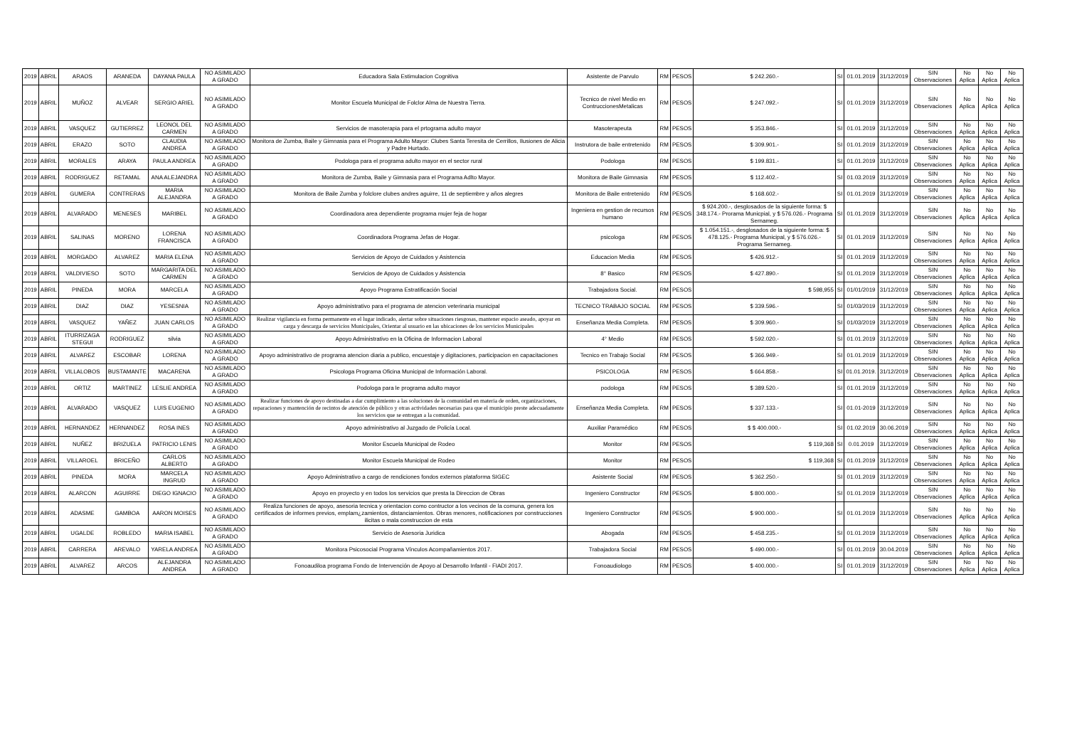| 2019 | ABRIL | ARAOS | ARANEDA | DAYANA PAULA | NO ASIMILADO A GRADO | Educadora Sala Estimulacion Cognitiva | Asistente de Parvulo | RM | PESOS | $ 242.260.- | SI | 01.01.2019 | 31/12/2019 | SIN Observaciones | No Aplica | No Aplica | No Aplica |
| 2019 | ABRIL | MUÑOZ | ALVEAR | SERGIO ARIEL | NO ASIMILADO A GRADO | Monitor Escuela Municipal de Folclor Alma de Nuestra Tierra. | Tecnico de nivel Medio en ContruccionesMetalicas | RM | PESOS | $ 247.092.- | SI | 01.01.2019 | 31/12/2019 | SIN Observaciones | No Aplica | No Aplica | No Aplica |
| 2019 | ABRIL | VASQUEZ | GUTIERREZ | LEONOL DEL CARMEN | NO ASIMILADO A GRADO | Servicios de masoterapia para el prtograma adulto mayor | Masoterapeuta | RM | PESOS | $ 353.846.- | SI | 01.01.2019 | 31/12/2019 | SIN Observaciones | No Aplica | No Aplica | No Aplica |
| 2019 | ABRIL | ERAZO | SOTO | CLAUDIA ANDREA | NO ASIMILADO A GRADO | Monitora de Zumba, Baile y Gimnasia para el Programa Adulto Mayor: Clubes Santa Teresita de Cerrillos, Ilusiones de Alicia y Padre Hurtado. | Instrutora de baile entretenido | RM | PESOS | $ 309.901.- | SI | 01.01.2019 | 31/12/2019 | SIN Observaciones | No Aplica | No Aplica | No Aplica |
| 2019 | ABRIL | MORALES | ARAYA | PAULA ANDREA | NO ASIMILADO A GRADO | Podologa para el programa adulto mayor en el sector rural | Podologa | RM | PESOS | $ 199.831.- | SI | 01.01.2019 | 31/12/2019 | SIN Observaciones | No Aplica | No Aplica | No Aplica |
| 2019 | ABRIL | RODRIGUEZ | RETAMAL | ANA ALEJANDRA | NO ASIMILADO A GRADO | Monitora de Zumba, Baile y Gimnasia para el Programa Adlto Mayor. | Monitora de Baile Gimnasia | RM | PESOS | $ 112.402.- | SI | 01.03.2019 | 31/12/2019 | SIN Observaciones | No Aplica | No Aplica | No Aplica |
| 2019 | ABRIL | GUMERA | CONTRERAS | MARIA ALEJANDRA | NO ASIMILADO A GRADO | Monitora de Baile Zumba y folclore clubes andres aguirre, 11 de septiembre y años alegres | Monitora de Baile entretenido | RM | PESOS | $ 168.602.- | SI | 01.01.2019 | 31/12/2019 | SIN Observaciones | No Aplica | No Aplica | No Aplica |
| 2019 | ABRIL | ALVARADO | MENESES | MARIBEL | NO ASIMILADO A GRADO | Coordinadora area dependiente programa mujer feja de hogar | Ingeniera en gestion de recursos humano | RM | PESOS | $ 924.200.-, desglosados de la siguiente forma: $ 348.174.- Prorama Municpial, y $ 576.026.- Programa Sernameg. | SI | 01.01.2019 | 31/12/2019 | SIN Observaciones | No Aplica | No Aplica | No Aplica |
| 2019 | ABRIL | SALINAS | MORENO | LORENA FRANCISCA | NO ASIMILADO A GRADO | Coordinadora Programa Jefas de Hogar. | psicologa | RM | PESOS | $ 1.054.151.-, desglosados de la siguiente forma: $ 478.125.- Programa Municipal, y $ 576.026.- Programa Sernameg. | SI | 01.01.2019 | 31/12/2019 | SIN Observaciones | No Aplica | No Aplica | No Aplica |
| 2019 | ABRIL | MORGADO | ALVAREZ | MARIA ELENA | NO ASIMILADO A GRADO | Servicios de Apoyo de Cuidados y Asistencia | Educacion Media | RM | PESOS | $ 426.912.- | SI | 01.01.2019 | 31/12/2019 | SIN Observaciones | No Aplica | No Aplica | No Aplica |
| 2019 | ABRIL | VALDIVIESO | SOTO | MARGARITA DEL CARMEN | NO ASIMILADO A GRADO | Servicios de Apoyo de Cuidados y Asistencia | 8° Basico | RM | PESOS | $ 427.890.- | SI | 01.01.2019 | 31/12/2019 | SIN Observaciones | No Aplica | No Aplica | No Aplica |
| 2019 | ABRIL | PINEDA | MORA | MARCELA | NO ASIMILADO A GRADO | Apoyo Programa Estratificación Social | Trabajadora Social. | RM | PESOS | $ 598,955 | SI | 01/01/2019 | 31/12/2019 | SIN Observaciones | No Aplica | No Aplica | No Aplica |
| 2019 | ABRIL | DIAZ | DIAZ | YESESNIA | NO ASIMILADO A GRADO | Apoyo administrativo para el programa de atencion veterinaria municipal | TECNICO TRABAJO SOCIAL | RM | PESOS | $ 339.596.- | SI | 01/03/2019 | 31/12/2019 | SIN Observaciones | No Aplica | No Aplica | No Aplica |
| 2019 | ABRIL | VASQUEZ | YAÑEZ | JUAN CARLOS | NO ASIMILADO A GRADO | Realizar vigilancia en forma permanente en el lugar indicado, alertar sobre situaciones riesgosas, mantener espacio aseado, apoyar en carga y descarga de servicios Municipales, Orientar al usuario en las ubicaciones de los servicios Municipales | Enseñanza Media Completa. | RM | PESOS | $ 309.960.- | SI | 01/03/2019 | 31/12/2019 | SIN Observaciones | No Aplica | No Aplica | No Aplica |
| 2019 | ABRIL | ITURRIZAGA STEGUI | RODRIGUEZ | silvia | NO ASIMILADO A GRADO | Apoyo Administrativo en la Oficina de Informacion Laboral | 4° Medio | RM | PESOS | $ 592.020.- | SI | 01.01.2019 | 31/12/2019 | SIN Observaciones | No Aplica | No Aplica | No Aplica |
| 2019 | ABRIL | ALVAREZ | ESCOBAR | LORENA | NO ASIMILADO A GRADO | Apoyo administrativo de programa atencion diaria a publico, encuestaje y digitaciones, participacion en capacitaciones | Tecnico en Trabajo Social | RM | PESOS | $ 366.949.- | SI | 01.01.2019 | 31/12/2019 | SIN Observaciones | No Aplica | No Aplica | No Aplica |
| 2019 | ABRIL | VILLALOBOS | BUSTAMANTE | MACARENA | NO ASIMILADO A GRADO | Psicologa Programa Oficina Municipal de Información Laboral. | PSICOLOGA | RM | PESOS | $ 664.858.- | SI | 01.01.2019. | 31/12/2019 | SIN Observaciones | No Aplica | No Aplica | No Aplica |
| 2019 | ABRIL | ORTIZ | MARTINEZ | LESLIE ANDREA | NO ASIMILADO A GRADO | Podologa para le programa adulto mayor | podologa | RM | PESOS | $ 389.520.- | SI | 01.01.2019 | 31/12/2019 | SIN Observaciones | No Aplica | No Aplica | No Aplica |
| 2019 | ABRIL | ALVARADO | VASQUEZ | LUIS EUGENIO | NO ASIMILADO A GRADO | Realizar funciones de apoyo destinadas a dar cumplimiento a las soluciones de la comunidad en materia de orden, organizaciones, reparaciones y mantención de recintos de atención de público y otras actividades necesarias para que el municipio preste adecuadamente los servicios que se entregan a la comunidad. | Enseñanza Media Completa. | RM | PESOS | $ 337.133.- | SI | 01.01-2019 | 31/12/2019 | SIN Observaciones | No Aplica | No Aplica | No Aplica |
| 2019 | ABRIL | HERNANDEZ | HERNANDEZ | ROSA INES | NO ASIMILADO A GRADO | Apoyo administrativo al Juzgado de Policía Local. | Auxiliar Paramédico | RM | PESOS | $ $ 400.000.- | SI | 01.02.2019 | 30.06.2019 | SIN Observaciones | No Aplica | No Aplica | No Aplica |
| 2019 | ABRIL | NUÑEZ | BRIZUELA | PATRICIO LENIS | NO ASIMILADO A GRADO | Monitor Escuela Municipal de Rodeo | Monitor | RM | PESOS | $ 119,368 | SI | 0.01.2019 | 31/12/2019 | SIN Observaciones | No Aplica | No Aplica | No Aplica |
| 2019 | ABRIL | VILLAROEL | BRICEÑO | CARLOS ALBERTO | NO ASIMILADO A GRADO | Monitor Escuela Municipal de Rodeo | Monitor | RM | PESOS | $ 119,368 | SI | 01.01.2019 | 31/12/2019 | SIN Observaciones | No Aplica | No Aplica | No Aplica |
| 2019 | ABRIL | PINEDA | MORA | MARCELA INGRUD | NO ASIMILADO A GRADO | Apoyo Administrativo a cargo de rendiciones fondos externos plataforma SIGEC | Asistente Social | RM | PESOS | $ 362.250.- | SI | 01.01.2019 | 31/12/2019 | SIN Observaciones | No Aplica | No Aplica | No Aplica |
| 2019 | ABRIL | ALARCON | AGUIRRE | DIEGO IGNACIO | NO ASIMILADO A GRADO | Apoyo en proyecto y en todos los servicios que presta la Direccion de Obras | Ingeniero Constructor | RM | PESOS | $ 800.000.- | SI | 01.01.2019 | 31/12/2019 | SIN Observaciones | No Aplica | No Aplica | No Aplica |
| 2019 | ABRIL | ADASME | GAMBOA | AARON MOISES | NO ASIMILADO A GRADO | Realiza funciones de apoyo, asesoria tecnica y orientacion como contructor a los vecinos de la comuna, genera los certificados de informes previos, emplam¿zamientos, distanciamientos. Obras menores, notificaciones por construcciones ilicitas o mala construccion de esta | Ingeniero Constructor | RM | PESOS | $ 900.000.- | SI | 01.01.2019 | 31/12/2019 | SIN Observaciones | No Aplica | No Aplica | No Aplica |
| 2019 | ABRIL | UGALDE | ROBLEDO | MARIA ISABEL | NO ASIMILADO A GRADO | Servicio de Asesoria Juridica | Abogada | RM | PESOS | $ 458.235.- | SI | 01.01.2019 | 31/12/2019 | SIN Observaciones | No Aplica | No Aplica | No Aplica |
| 2019 | ABRIL | CARRERA | AREVALO | YARELA ANDREA | NO ASIMILADO A GRADO | Monitora Psicosocial Programa Vínculos Acompañamientos 2017. | Trabajadora Social | RM | PESOS | $ 490.000.- | SI | 01.01.2019 | 30.04.2019 | SIN Observaciones | No Aplica | No Aplica | No Aplica |
| 2019 | ABRIL | ALVAREZ | ARCOS | ALEJANDRA ANDREA | NO ASIMILADO A GRADO | Fonoaudiloa programa Fondo de Intervención de Apoyo al Desarrollo Infantil - FIADI 2017. | Fonoaudiologo | RM | PESOS | $ 400.000.- | SI | 01.01.2019 | 31/12/2019 | SIN Observaciones | No Aplica | No Aplica | No Aplica |